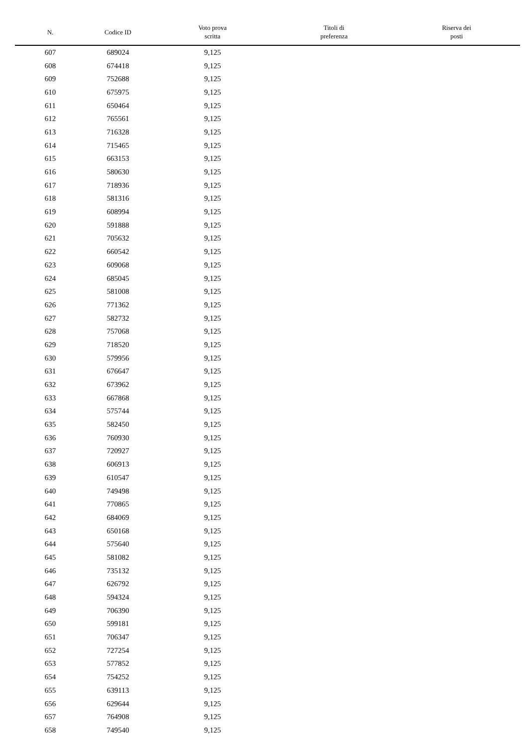| N. | Codice ID | Voto prova scritta | Titoli di preferenza | Riserva dei posti |
| --- | --- | --- | --- | --- |
| 607 | 689024 | 9,125 | | |
| 608 | 674418 | 9,125 | | |
| 609 | 752688 | 9,125 | | |
| 610 | 675975 | 9,125 | | |
| 611 | 650464 | 9,125 | | |
| 612 | 765561 | 9,125 | | |
| 613 | 716328 | 9,125 | | |
| 614 | 715465 | 9,125 | | |
| 615 | 663153 | 9,125 | | |
| 616 | 580630 | 9,125 | | |
| 617 | 718936 | 9,125 | | |
| 618 | 581316 | 9,125 | | |
| 619 | 608994 | 9,125 | | |
| 620 | 591888 | 9,125 | | |
| 621 | 705632 | 9,125 | | |
| 622 | 660542 | 9,125 | | |
| 623 | 609068 | 9,125 | | |
| 624 | 685045 | 9,125 | | |
| 625 | 581008 | 9,125 | | |
| 626 | 771362 | 9,125 | | |
| 627 | 582732 | 9,125 | | |
| 628 | 757068 | 9,125 | | |
| 629 | 718520 | 9,125 | | |
| 630 | 579956 | 9,125 | | |
| 631 | 676647 | 9,125 | | |
| 632 | 673962 | 9,125 | | |
| 633 | 667868 | 9,125 | | |
| 634 | 575744 | 9,125 | | |
| 635 | 582450 | 9,125 | | |
| 636 | 760930 | 9,125 | | |
| 637 | 720927 | 9,125 | | |
| 638 | 606913 | 9,125 | | |
| 639 | 610547 | 9,125 | | |
| 640 | 749498 | 9,125 | | |
| 641 | 770865 | 9,125 | | |
| 642 | 684069 | 9,125 | | |
| 643 | 650168 | 9,125 | | |
| 644 | 575640 | 9,125 | | |
| 645 | 581082 | 9,125 | | |
| 646 | 735132 | 9,125 | | |
| 647 | 626792 | 9,125 | | |
| 648 | 594324 | 9,125 | | |
| 649 | 706390 | 9,125 | | |
| 650 | 599181 | 9,125 | | |
| 651 | 706347 | 9,125 | | |
| 652 | 727254 | 9,125 | | |
| 653 | 577852 | 9,125 | | |
| 654 | 754252 | 9,125 | | |
| 655 | 639113 | 9,125 | | |
| 656 | 629644 | 9,125 | | |
| 657 | 764908 | 9,125 | | |
| 658 | 749540 | 9,125 | | |